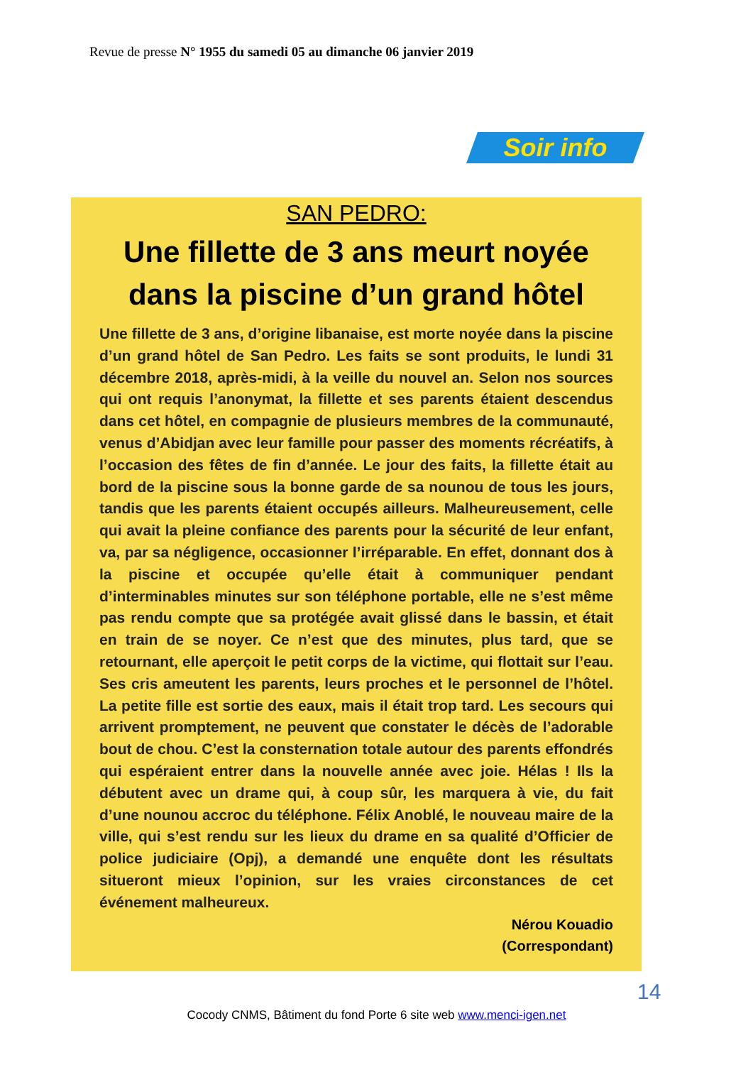Revue de presse N° 1955 du samedi 05 au dimanche 06 janvier 2019
Soir info
SAN PEDRO:
Une fillette de 3 ans meurt noyée dans la piscine d’un grand hôtel
Une fillette de 3 ans, d’origine libanaise, est morte noyée dans la piscine d’un grand hôtel de San Pedro. Les faits se sont produits, le lundi 31 décembre 2018, après-midi, à la veille du nouvel an. Selon nos sources qui ont requis l’anonymat, la fillette et ses parents étaient descendus dans cet hôtel, en compagnie de plusieurs membres de la communauté, venus d’Abidjan avec leur famille pour passer des moments récréatifs, à l’occasion des fêtes de fin d’année. Le jour des faits, la fillette était au bord de la piscine sous la bonne garde de sa nounou de tous les jours, tandis que les parents étaient occupés ailleurs. Malheureusement, celle qui avait la pleine confiance des parents pour la sécurité de leur enfant, va, par sa négligence, occasionner l’irréparable. En effet, donnant dos à la piscine et occupée qu’elle était à communiquer pendant d’interminables minutes sur son téléphone portable, elle ne s’est même pas rendu compte que sa protégée avait glissé dans le bassin, et était en train de se noyer. Ce n’est que des minutes, plus tard, que se retournant, elle aperçoit le petit corps de la victime, qui flottait sur l’eau. Ses cris ameutent les parents, leurs proches et le personnel de l’hôtel. La petite fille est sortie des eaux, mais il était trop tard. Les secours qui arrivent promptement, ne peuvent que constater le décès de l’adorable bout de chou. C’est la consternation totale autour des parents effondrés qui espéraient entrer dans la nouvelle année avec joie. Hélas ! Ils la débutent avec un drame qui, à coup sûr, les marquera à vie, du fait d’une nounou accroc du téléphone. Félix Anoblé, le nouveau maire de la ville, qui s’est rendu sur les lieux du drame en sa qualité d’Officier de police judiciaire (Opj), a demandé une enquête dont les résultats situeront mieux l’opinion, sur les vraies circonstances de cet événement malheureux.
Nérou Kouadio
(Correspondant)
14
Cocody CNMS, Bâtiment du fond Porte 6 site web www.menci-igen.net